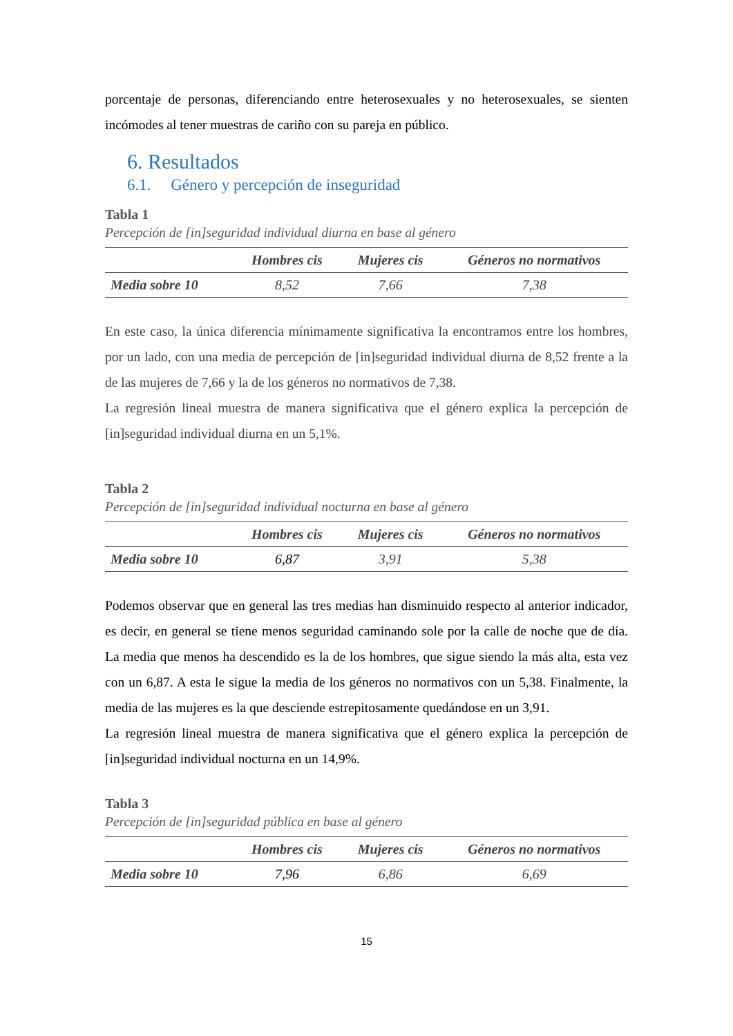porcentaje de personas, diferenciando entre heterosexuales y no heterosexuales, se sienten incómodes al tener muestras de cariño con su pareja en público.
6. Resultados
6.1. Género y percepción de inseguridad
Tabla 1
Percepción de [in]seguridad individual diurna en base al género
| | Hombres cis | Mujeres cis | Géneros no normativos |
| --- | --- | --- | --- |
| Media sobre 10 | 8,52 | 7,66 | 7,38 |
En este caso, la única diferencia mínimamente significativa la encontramos entre los hombres, por un lado, con una media de percepción de [in]seguridad individual diurna de 8,52 frente a la de las mujeres de 7,66 y la de los géneros no normativos de 7,38.
La regresión lineal muestra de manera significativa que el género explica la percepción de [in]seguridad individual diurna en un 5,1%.
Tabla 2
Percepción de [in]seguridad individual nocturna en base al género
| | Hombres cis | Mujeres cis | Géneros no normativos |
| --- | --- | --- | --- |
| Media sobre 10 | 6,87 | 3,91 | 5,38 |
Podemos observar que en general las tres medias han disminuido respecto al anterior indicador, es decir, en general se tiene menos seguridad caminando sole por la calle de noche que de día. La media que menos ha descendido es la de los hombres, que sigue siendo la más alta, esta vez con un 6,87. A esta le sigue la media de los géneros no normativos con un 5,38. Finalmente, la media de las mujeres es la que desciende estrepitosamente quedándose en un 3,91.
La regresión lineal muestra de manera significativa que el género explica la percepción de [in]seguridad individual nocturna en un 14,9%.
Tabla 3
Percepción de [in]seguridad pública en base al género
| | Hombres cis | Mujeres cis | Géneros no normativos |
| --- | --- | --- | --- |
| Media sobre 10 | 7,96 | 6,86 | 6,69 |
15